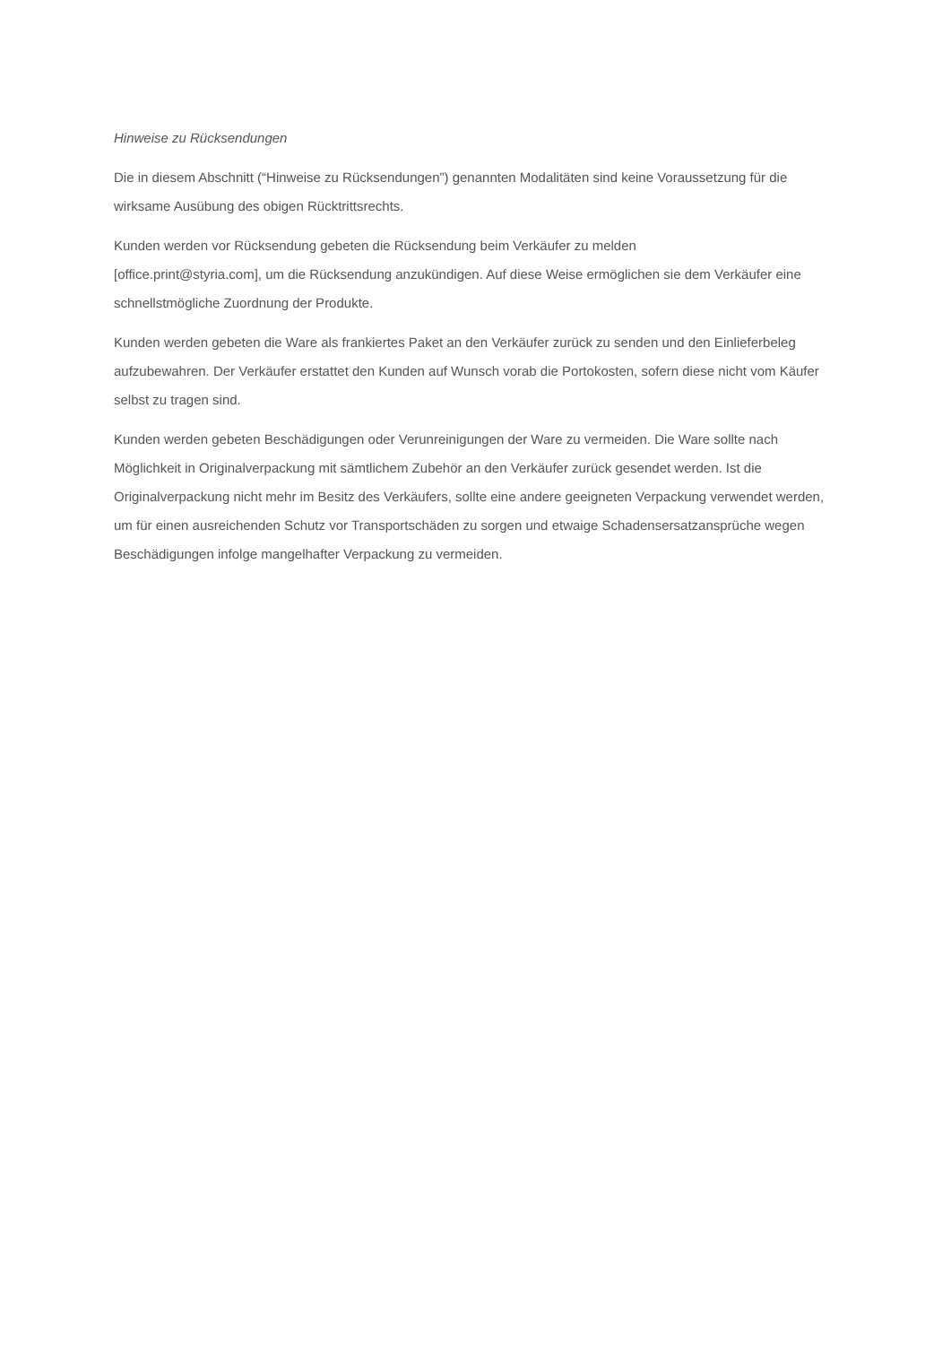Hinweise zu Rücksendungen
Die in diesem Abschnitt (“Hinweise zu Rücksendungen”) genannten Modalitäten sind keine Voraussetzung für die wirksame Ausübung des obigen Rücktrittsrechts.
Kunden werden vor Rücksendung gebeten die Rücksendung beim Verkäufer zu melden
[office.print@styria.com], um die Rücksendung anzukündigen. Auf diese Weise ermöglichen sie dem Verkäufer eine schnellstmögliche Zuordnung der Produkte.
Kunden werden gebeten die Ware als frankiertes Paket an den Verkäufer zurück zu senden und den Einlieferbeleg aufzubewahren. Der Verkäufer erstattet den Kunden auf Wunsch vorab die Portokosten, sofern diese nicht vom Käufer selbst zu tragen sind.
Kunden werden gebeten Beschädigungen oder Verunreinigungen der Ware zu vermeiden. Die Ware sollte nach Möglichkeit in Originalverpackung mit sämtlichem Zubehör an den Verkäufer zurück gesendet werden. Ist die Originalverpackung nicht mehr im Besitz des Verkäufers, sollte eine andere geeigneten Verpackung verwendet werden, um für einen ausreichenden Schutz vor Transportschäden zu sorgen und etwaige Schadensersatzansprüche wegen Beschädigungen infolge mangelhafter Verpackung zu vermeiden.